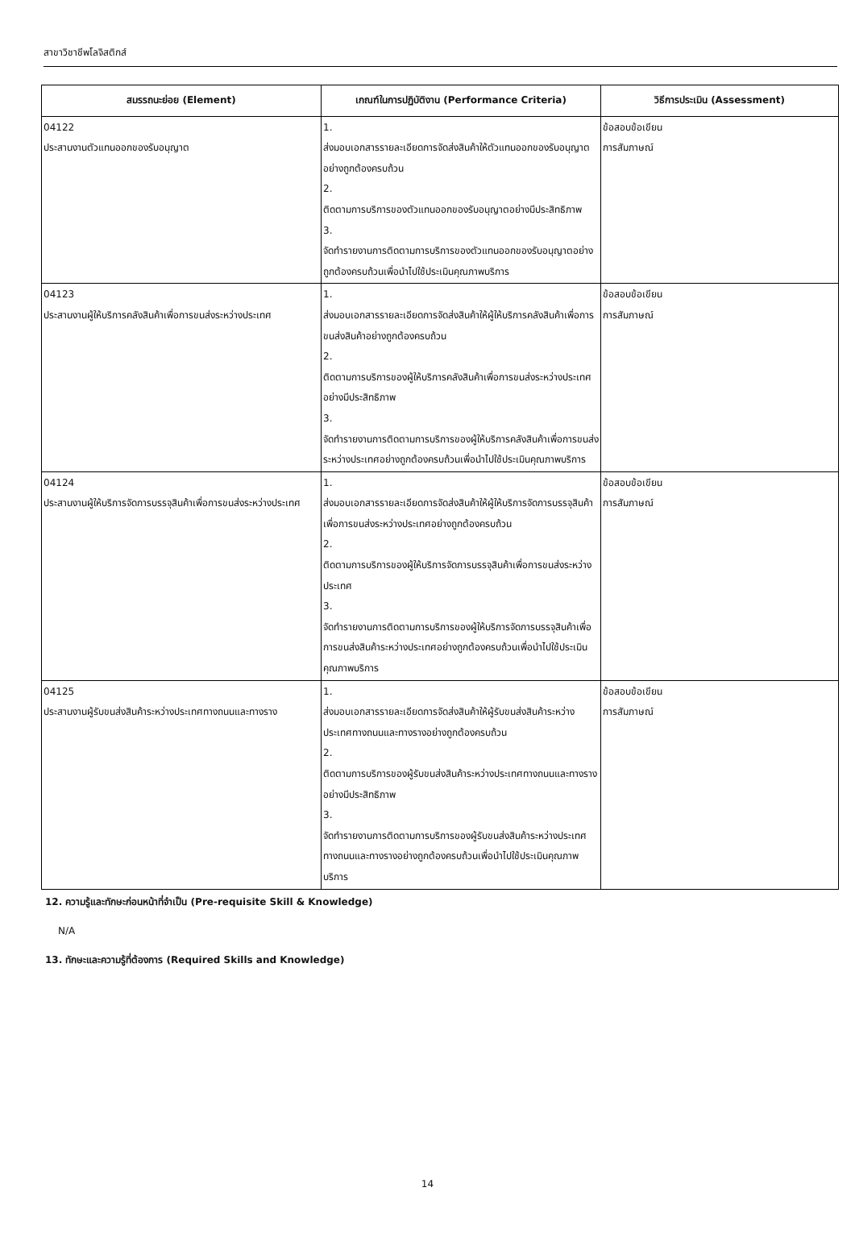สาขาวิชาชีพโลจิสติกส์
| สมรรถนะย่อย (Element) | เกณฑ์ในการปฏิบัติงาน (Performance Criteria) | วิธีการประเมิน (Assessment) |
| --- | --- | --- |
| 04122 ประสานงานตัวแทนออกของรับอนุญาต | 1. ส่งมอบเอกสารรายละเอียดการจัดส่งสินค้าให้ตัวแทนออกของรับอนุญาตอย่างถูกต้องครบถ้วน 2. ติดตามการบริการของตัวแทนออกของรับอนุญาตอย่างมีประสิทธิภาพ 3. จัดทำรายงานการติดตามการบริการของตัวแทนออกของรับอนุญาตอย่างถูกต้องครบถ้วนเพื่อนำไปใช้ประเมินคุณภาพบริการ | ข้อสอบข้อเขียน การสัมภาษณ์ |
| 04123 ประสานงานผู้ให้บริการคลังสินค้าเพื่อการขนส่งระหว่างประเทศ | 1. ส่งมอบเอกสารรายละเอียดการจัดส่งสินค้าให้ผู้ให้บริการคลังสินค้าเพื่อการขนส่งสินค้าอย่างถูกต้องครบถ้วน 2. ติดตามการบริการของผู้ให้บริการคลังสินค้าเพื่อการขนส่งระหว่างประเทศอย่างมีประสิทธิภาพ 3. จัดทำรายงานการติดตามการบริการของผู้ให้บริการคลังสินค้าเพื่อการขนส่งระหว่างประเทศอย่างถูกต้องครบถ้วนเพื่อนำไปใช้ประเมินคุณภาพบริการ | ข้อสอบข้อเขียน การสัมภาษณ์ |
| 04124 ประสานงานผู้ให้บริการจัดการบรรจุสินค้าเพื่อการขนส่งระหว่างประเทศ | 1. ส่งมอบเอกสารรายละเอียดการจัดส่งสินค้าให้ผู้ให้บริการจัดการบรรจุสินค้าเพื่อการขนส่งระหว่างประเทศอย่างถูกต้องครบถ้วน 2. ติดตามการบริการของผู้ให้บริการจัดการบรรจุสินค้าเพื่อการขนส่งระหว่างประเทศ 3. จัดทำรายงานการติดตามการบริการของผู้ให้บริการจัดการบรรจุสินค้าเพื่อการขนส่งสินค้าระหว่างประเทศอย่างถูกต้องครบถ้วนเพื่อนำไปใช้ประเมินคุณภาพบริการ | ข้อสอบข้อเขียน การสัมภาษณ์ |
| 04125 ประสานงานผู้รับขนส่งสินค้าระหว่างประเทศทางถนนและทางราง | 1. ส่งมอบเอกสารรายละเอียดการจัดส่งสินค้าให้ผู้รับขนส่งสินค้าระหว่างประเทศทางถนนและทางรางอย่างถูกต้องครบถ้วน 2. ติดตามการบริการของผู้รับขนส่งสินค้าระหว่างประเทศทางถนนและทางรางอย่างมีประสิทธิภาพ 3. จัดทำรายงานการติดตามการบริการของผู้รับขนส่งสินค้าระหว่างประเทศทางถนนและทางรางอย่างถูกต้องครบถ้วนเพื่อนำไปใช้ประเมินคุณภาพบริการ | ข้อสอบข้อเขียน การสัมภาษณ์ |
12. ความรู้และทักษะก่อนหน้าที่จำเป็น (Pre-requisite Skill & Knowledge)
N/A
13. ทักษะและความรู้ที่ต้องการ (Required Skills and Knowledge)
14